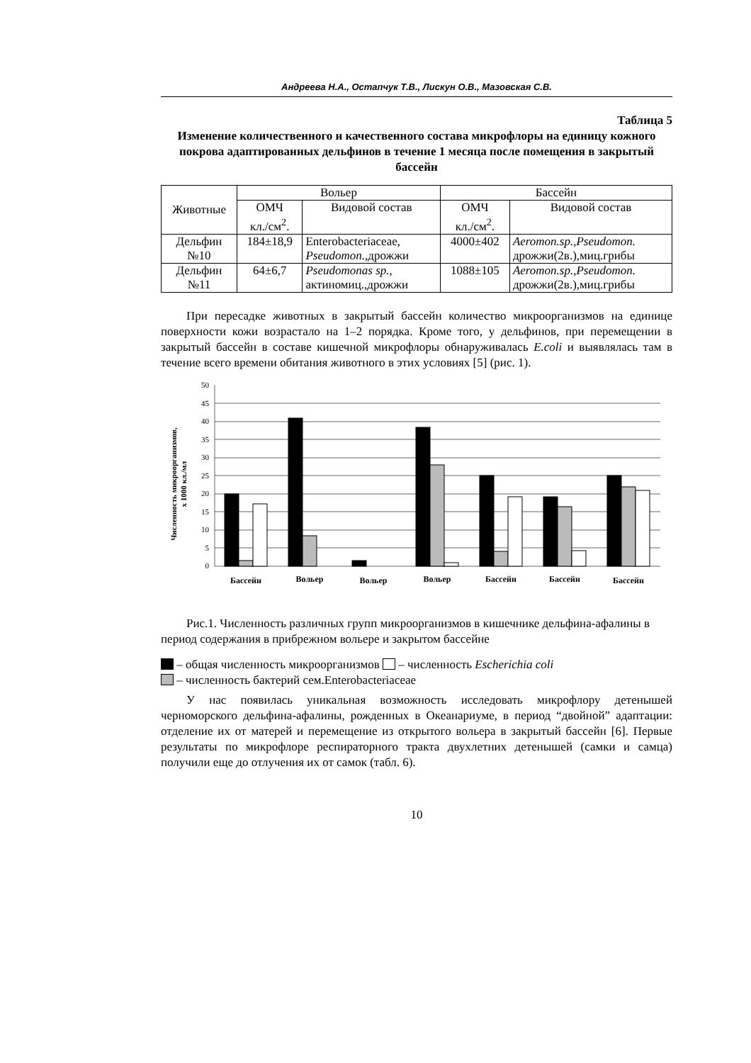Андреева Н.А., Остапчук Т.В., Лискун О.В., Мазовская С.В.
Таблица 5
Изменение количественного и качественного состава микрофлоры на единицу кожного покрова адаптированных дельфинов в течение 1 месяца после помещения в закрытый бассейн
| Животные | Вольер | | Бассейн | |
| --- | --- | --- | --- | --- |
| | ОМЧ кл./см<sup>2</sup>. | Видовой состав | ОМЧ кл./см<sup>2</sup>. | Видовой состав |
| Дельфин №10 | 184±18,9 | Enterobacteriaceae, Pseudomon. ,дрожжи | 4000±402 | Aeromon.sp.,Pseudomon. дрожжи(2в.),миц.грибы |
| Дельфин №11 | 64±6,7 | Pseudomonas sp., актиномиц.,дрожжи | 1088±105 | Aeromon.sp.,Pseudomon. дрожжи(2в.),миц.грибы |
При пересадке животных в закрытый бассейн количество микроорганизмов на единице поверхности кожи возрастало на 1–2 порядка. Кроме того, у дельфинов, при перемещении в закрытый бассейн в составе кишечной микрофлоры обнаруживалась E.coli и выявлялась там в течение всего времени обитания животного в этих условиях [5] (рис. 1).
Численность микроорганизмов,
x 1000 кл./мл
50
45
40
35
30
25
20
15
10
5
0
Бассейн
Вольер
Вольер
Вольер
Бассейн
Бассейн
Бассейн
Рис.1. Численность различных групп микроорганизмов в кишечнике дельфина-афалины в период содержания в прибрежном вольере и закрытом бассейне
– общая численность микроорганизмов – численность Escherichia coli
– численность бактерий сем.Enterobacteriaceae
У нас появилась уникальная возможность исследовать микрофлору детенышей черноморского дельфина-афалины, рожденных в Океанариуме, в период “двойной” адаптации: отделение их от матерей и перемещение из открытого вольера в закрытый бассейн [6]. Первые результаты по микрофлоре респираторного тракта двухлетних детенышей (самки и самца) получили еще до отлучения их от самок (табл. 6).
10